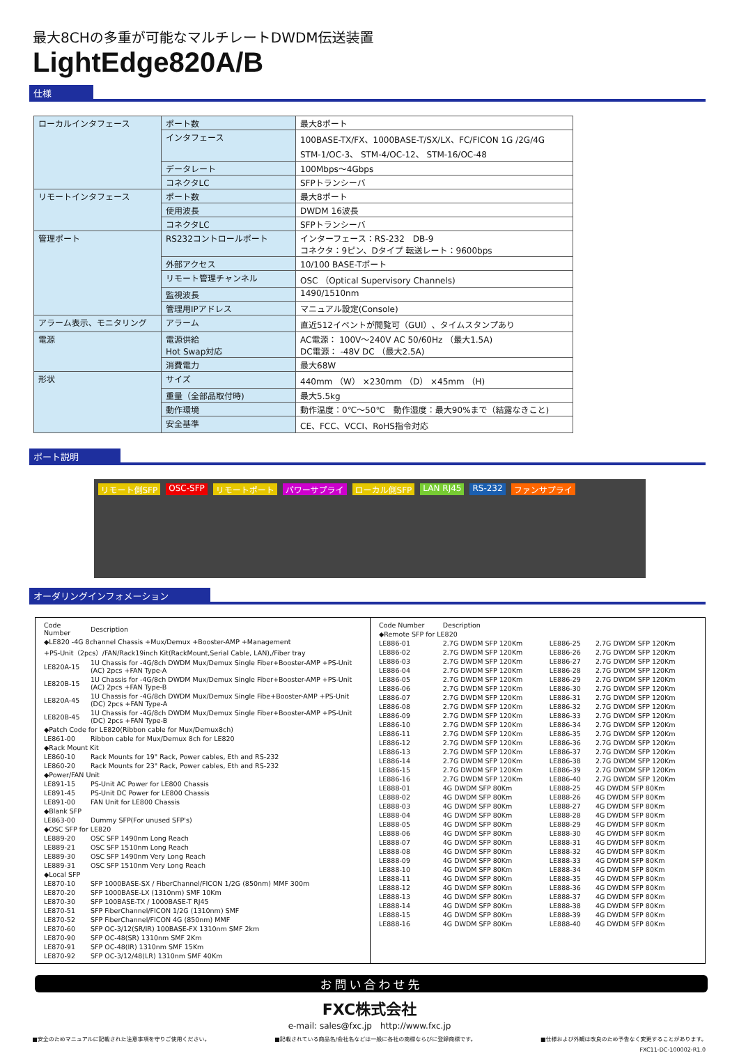最大8CHの多重が可能なマルチレートDWDM伝送装置
LightEdge820A/B
仕様
| ローカルインタフェース | ポート数 | 最大8ポート |
| | インタフェース | 100BASE-TX/FX、1000BASE-T/SX/LX、FC/FICON 1G /2G/4G STM-1/OC-3、 STM-4/OC-12、 STM-16/OC-48 |
| | データレート | 100Mbps〜4Gbps |
| | コネクタLC | SFPトランシーバ |
| リモートインタフェース | ポート数 | 最大8ポート |
| | 使用波長 | DWDM 16波長 |
| | コネクタLC | SFPトランシーバ |
| 管理ポート | RS232コントロールポート | インターフェース：RS-232 DB-9 コネクタ：9ピン、Dタイプ 転送レート：9600bps |
| | 外部アクセス | 10/100 BASE-Tポート |
| | リモート管理チャンネル | OSC （Optical Supervisory Channels) |
| | 監視波長 | 1490/1510nm |
| | 管理用IPアドレス | マニュアル設定(Console) |
| アラーム表示、モニタリング | アラーム | 直近512イベントが閲覧可（GUI）、タイムスタンプあり |
| 電源 | 電源供給 Hot Swap対応 | AC電源： 100V〜240V AC 50/60Hz （最大1.5A) DC電源： -48V DC （最大2.5A) |
| | 消費電力 | 最大68W |
| 形状 | サイズ | 440mm （W） ×230mm （D） ×45mm （H) |
| | 重量（全部品取付時) | 最大5.5kg |
| | 動作環境 | 動作温度：0℃〜50℃ 動作湿度：最大90%まで（結露なきこと) |
| | 安全基準 | CE、FCC、VCCI、RoHS指令対応 |
ポート説明
リモート側SFP OSC-SFP リモートポート パワーサプライ ローカル側SFP LAN RJ45 RS-232 ファンサプライ
オーダリングインフォメーション
| Code Number | Description |
| --- | --- |
| ◆LE820 -4G 8channel Chassis +Mux/Demux +Booster-AMP +Management +PS-Unit（2pcs）/FAN/Rack19inch Kit(RackMount,Serial Cable, LAN),/Fiber tray | |
| LE820A-15 | 1U Chassis for -4G/8ch DWDM Mux/Demux Single Fiber+Booster-AMP +PS-Unit (AC) 2pcs +FAN Type-A |
| LE820B-15 | 1U Chassis for -4G/8ch DWDM Mux/Demux Single Fiber+Booster-AMP +PS-Unit (AC) 2pcs +FAN Type-B |
| LE820A-45 | 1U Chassis for -4G/8ch DWDM Mux/Demux Single Fibe+Booster-AMP +PS-Unit (DC) 2pcs +FAN Type-A |
| LE820B-45 | 1U Chassis for -4G/8ch DWDM Mux/Demux Single Fiber+Booster-AMP +PS-Unit (DC) 2pcs +FAN Type-B |
| ◆Patch Code for LE820(Ribbon cable for Mux/Demux8ch) | |
| LE861-00 | Ribbon cable for Mux/Demux 8ch for LE820 |
| ◆Rack Mount Kit | |
| LE860-10 | Rack Mounts for 19" Rack, Power cables, Eth and RS-232 |
| LE860-20 | Rack Mounts for 23" Rack, Power cables, Eth and RS-232 |
| ◆Power/FAN Unit | |
| LE891-15 | PS-Unit AC Power for LE800 Chassis |
| LE891-45 | PS-Unit DC Power for LE800 Chassis |
| LE891-00 | FAN Unit for LE800 Chassis |
| ◆Blank SFP | |
| LE863-00 | Dummy SFP(For unused SFP's) |
| ◆OSC SFP for LE820 | |
| LE889-20 | OSC SFP 1490nm Long Reach |
| LE889-21 | OSC SFP 1510nm Long Reach |
| LE889-30 | OSC SFP 1490nm Very Long Reach |
| LE889-31 | OSC SFP 1510nm Very Long Reach |
| ◆Local SFP | |
| LE870-10 | SFP 1000BASE-SX / FiberChannel/FICON 1/2G (850nm) MMF 300m |
| LE870-20 | SFP 1000BASE-LX (1310nm) SMF 10Km |
| LE870-30 | SFP 100BASE-TX / 1000BASE-T RJ45 |
| LE870-51 | SFP FiberChannel/FICON 1/2G (1310nm) SMF |
| LE870-52 | SFP FiberChannel/FICON 4G (850nm) MMF |
| LE870-60 | SFP OC-3/12(SR/IR) 100BASE-FX 1310nm SMF 2km |
| LE870-90 | SFP OC-48(SR) 1310nm SMF 2Km |
| LE870-91 | SFP OC-48(IR) 1310nm SMF 15Km |
| LE870-92 | SFP OC-3/12/48(LR) 1310nm SMF 40Km |
| Code Number | Description | | |
| --- | --- | --- | --- |
| ◆Remote SFP for LE820 | | | |
| LE886-01 | 2.7G DWDM SFP 120Km | LE886-25 | 2.7G DWDM SFP 120Km |
| LE886-02 | 2.7G DWDM SFP 120Km | LE886-26 | 2.7G DWDM SFP 120Km |
| LE886-03 | 2.7G DWDM SFP 120Km | LE886-27 | 2.7G DWDM SFP 120Km |
| LE886-04 | 2.7G DWDM SFP 120Km | LE886-28 | 2.7G DWDM SFP 120Km |
| LE886-05 | 2.7G DWDM SFP 120Km | LE886-29 | 2.7G DWDM SFP 120Km |
| LE886-06 | 2.7G DWDM SFP 120Km | LE886-30 | 2.7G DWDM SFP 120Km |
| LE886-07 | 2.7G DWDM SFP 120Km | LE886-31 | 2.7G DWDM SFP 120Km |
| LE886-08 | 2.7G DWDM SFP 120Km | LE886-32 | 2.7G DWDM SFP 120Km |
| LE886-09 | 2.7G DWDM SFP 120Km | LE886-33 | 2.7G DWDM SFP 120Km |
| LE886-10 | 2.7G DWDM SFP 120Km | LE886-34 | 2.7G DWDM SFP 120Km |
| LE886-11 | 2.7G DWDM SFP 120Km | LE886-35 | 2.7G DWDM SFP 120Km |
| LE886-12 | 2.7G DWDM SFP 120Km | LE886-36 | 2.7G DWDM SFP 120Km |
| LE886-13 | 2.7G DWDM SFP 120Km | LE886-37 | 2.7G DWDM SFP 120Km |
| LE886-14 | 2.7G DWDM SFP 120Km | LE886-38 | 2.7G DWDM SFP 120Km |
| LE886-15 | 2.7G DWDM SFP 120Km | LE886-39 | 2.7G DWDM SFP 120Km |
| LE886-16 | 2.7G DWDM SFP 120Km | LE886-40 | 2.7G DWDM SFP 120Km |
| LE888-01 | 4G DWDM SFP 80Km | LE888-25 | 4G DWDM SFP 80Km |
| LE888-02 | 4G DWDM SFP 80Km | LE888-26 | 4G DWDM SFP 80Km |
| LE888-03 | 4G DWDM SFP 80Km | LE888-27 | 4G DWDM SFP 80Km |
| LE888-04 | 4G DWDM SFP 80Km | LE888-28 | 4G DWDM SFP 80Km |
| LE888-05 | 4G DWDM SFP 80Km | LE888-29 | 4G DWDM SFP 80Km |
| LE888-06 | 4G DWDM SFP 80Km | LE888-30 | 4G DWDM SFP 80Km |
| LE888-07 | 4G DWDM SFP 80Km | LE888-31 | 4G DWDM SFP 80Km |
| LE888-08 | 4G DWDM SFP 80Km | LE888-32 | 4G DWDM SFP 80Km |
| LE888-09 | 4G DWDM SFP 80Km | LE888-33 | 4G DWDM SFP 80Km |
| LE888-10 | 4G DWDM SFP 80Km | LE888-34 | 4G DWDM SFP 80Km |
| LE888-11 | 4G DWDM SFP 80Km | LE888-35 | 4G DWDM SFP 80Km |
| LE888-12 | 4G DWDM SFP 80Km | LE888-36 | 4G DWDM SFP 80Km |
| LE888-13 | 4G DWDM SFP 80Km | LE888-37 | 4G DWDM SFP 80Km |
| LE888-14 | 4G DWDM SFP 80Km | LE888-38 | 4G DWDM SFP 80Km |
| LE888-15 | 4G DWDM SFP 80Km | LE888-39 | 4G DWDM SFP 80Km |
| LE888-16 | 4G DWDM SFP 80Km | LE888-40 | 4G DWDM SFP 80Km |
お問い合わせ先
FXC株式会社
e-mail: sales@fxc.jp　http://www.fxc.jp
■安全のためマニュアルに記載された注意事項を守りご使用ください。 ■記載されている商品名/会社名などは一般に各社の商標ならびに登録商標です。 ■仕様および外観は改良のため予告なく変更することがあります。
FXC11-DC-100002-R1.0